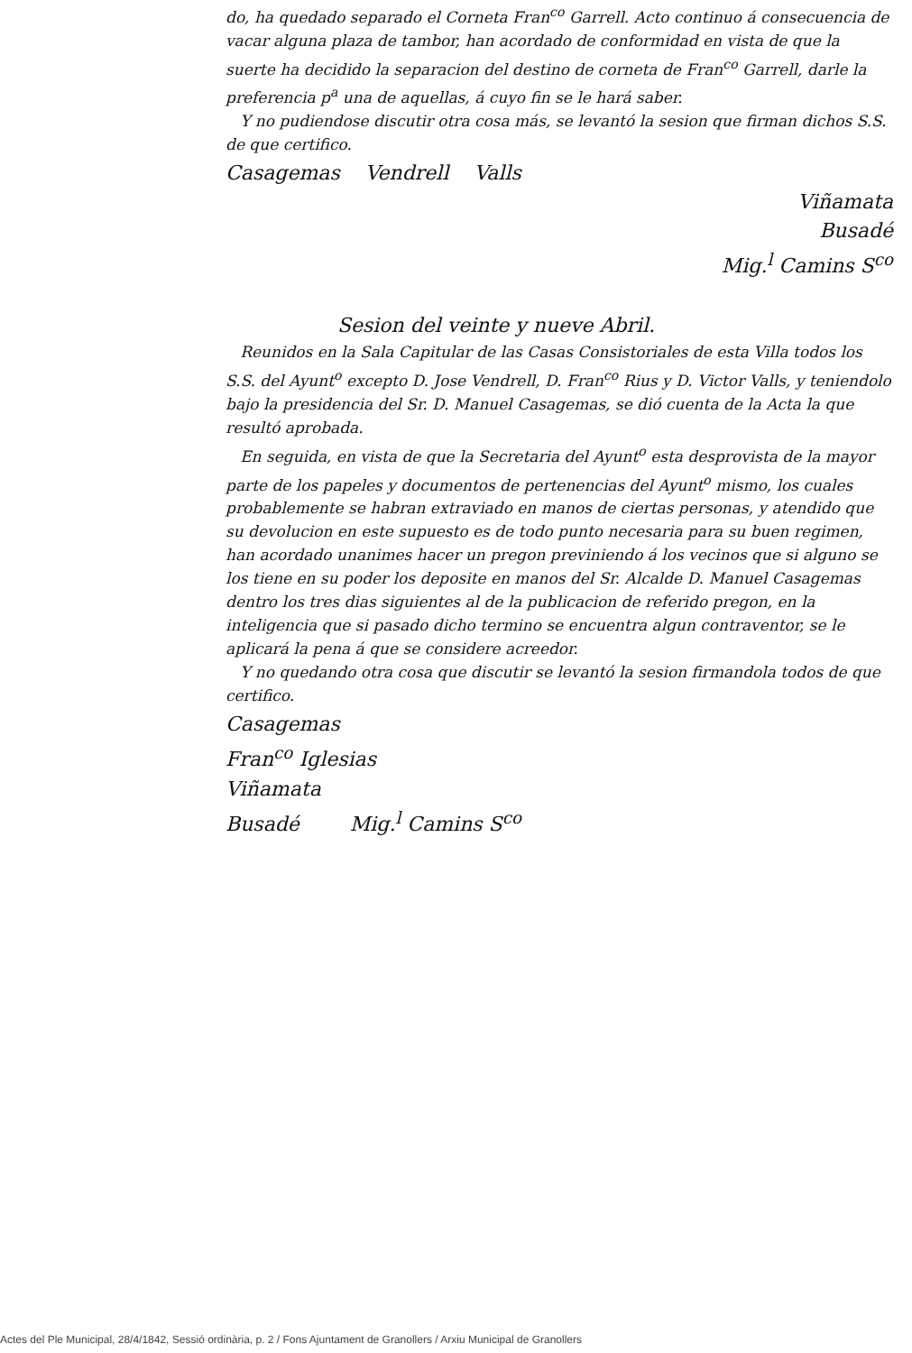do, ha quedado separado el Corneta Fran<sup>co</sup> Garrell. Acto continuo á consecuencia de vacar alguna plaza de tambor, han acordado de conformidad en vista de que la suerte ha decidido la separacion del destino de corneta de Fran<sup>co</sup> Garrell, darle la preferencia p<sup>a</sup> una de aquellas, á cuyo fin se le hará saber.
Y no pudiendose discutir otra cosa más, se levantó la sesion que firman dichos S.S. de que certifico.
Casagemas Vendrell Valls
Viñamata
Busadé
Mig.<sup>l</sup> Camins S<sup>co</sup>
Sesion del veinte y nueve Abril.
Reunidos en la Sala Capitular de las Casas Consistoriales de esta Villa todos los S.S. del Ayunt<sup>o</sup> excepto D. Jose Vendrell, D. Fran<sup>co</sup> Rius y D. Victor Valls, y teniendolo bajo la presidencia del Sr. D. Manuel Casagemas, se dió cuenta de la Acta la que resultó aprobada.
En seguida, en vista de que la Secretaria del Ayunt<sup>o</sup> esta desprovista de la mayor parte de los papeles y documentos de pertenencias del Ayunt<sup>o</sup> mismo, los cuales probablemente se habran extraviado en manos de ciertas personas, y atendido que su devolucion en este supuesto es de todo punto necesaria para su buen regimen, han acordado unanimes hacer un pregon previniendo á los vecinos que si alguno se los tiene en su poder los deposite en manos del Sr. Alcalde D. Manuel Casagemas dentro los tres dias siguientes al de la publicacion de referido pregon, en la inteligencia que si pasado dicho termino se encuentra algun contraventor, se le aplicará la pena á que se considere acreedor.
Y no quedando otra cosa que discutir se levantó la sesion firmandola todos de que certifico.
Casagemas
Fran<sup>co</sup> Iglesias
Viñamata
Busadé Mig.<sup>l</sup> Camins S<sup>co</sup>
Actes del Ple Municipal, 28/4/1842, Sessió ordinària, p. 2 / Fons Ajuntament de Granollers / Arxiu Municipal de Granollers